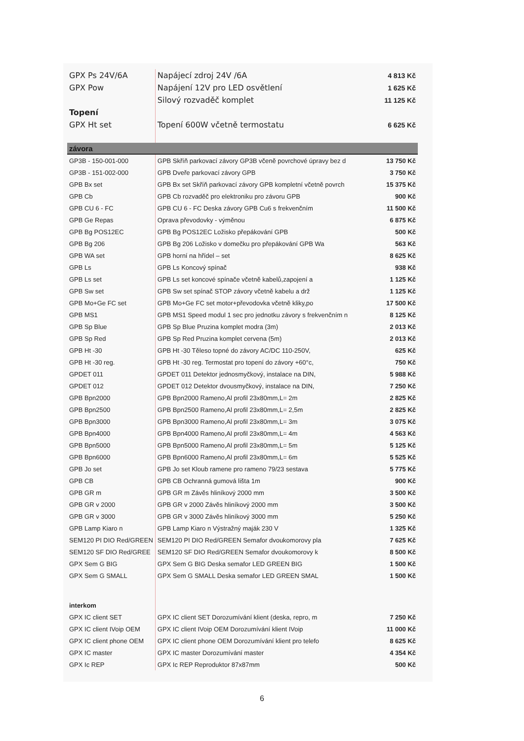| GPX Ps 24V/6A | Napájecí zdroj 24V /6A | 4 813 Kč |
| GPX Pow | Napájení 12V pro LED osvětlení | 1 625 Kč |
| | Silový rozvaděč komplet | 11 125 Kč |
| Topení | | |
| GPX Ht set | Topení 600W včetně termostatu | 6 625 Kč |
| závora | | |
| GP3B - 150-001-000 | GPB Skříň parkovací závory GP3B včeně povrchové úpravy bez d | 13 750 Kč |
| GP3B - 151-002-000 | GPB Dveře parkovací závory GPB | 3 750 Kč |
| GPB Bx set | GPB Bx set Skříň parkovací závory GPB kompletní včetně povrch | 15 375 Kč |
| GPB Cb | GPB Cb rozvaděč pro elektroniku pro závoru GPB | 900 Kč |
| GPB CU 6 - FC | GPB CU 6 - FC Deska závory GPB Cu6 s frekvenčním | 11 500 Kč |
| GPB Ge Repas | Oprava převodovky - výměnou | 6 875 Kč |
| GPB Bg POS12EC | GPB Bg POS12EC Ložisko přepákování GPB | 500 Kč |
| GPB Bg 206 | GPB Bg 206 Ložisko v domečku pro přepákování GPB Wa | 563 Kč |
| GPB WA set | GPB horní na hřídel – set | 8 625 Kč |
| GPB Ls | GPB Ls Koncový spínač | 938 Kč |
| GPB Ls set | GPB Ls set koncové spínače včetně kabelů,zapojení a | 1 125 Kč |
| GPB Sw set | GPB Sw set spínač STOP závory včetně kabelu a drž | 1 125 Kč |
| GPB Mo+Ge FC set | GPB Mo+Ge FC set motor+převodovka včetně kliky,po | 17 500 Kč |
| GPB MS1 | GPB MS1 Speed modul 1 sec pro jednotku závory s frekvenčním n | 8 125 Kč |
| GPB Sp Blue | GPB Sp Blue Pruzina komplet modra (3m) | 2 013 Kč |
| GPB Sp Red | GPB Sp Red Pruzina komplet cervena (5m) | 2 013 Kč |
| GPB Ht -30 | GPB Ht -30 Těleso topné do závory AC/DC 110-250V, | 625 Kč |
| GPB Ht -30 reg. | GPB Ht -30 reg. Termostat pro topení do závory +60°c, | 750 Kč |
| GPDET 011 | GPDET 011 Detektor jednosmyčkový, instalace na DIN, | 5 988 Kč |
| GPDET 012 | GPDET 012 Detektor dvousmyčkový, instalace na DIN, | 7 250 Kč |
| GPB Bpn2000 | GPB Bpn2000 Rameno,Al profil 23x80mm,L= 2m | 2 825 Kč |
| GPB Bpn2500 | GPB Bpn2500 Rameno,Al profil 23x80mm,L= 2,5m | 2 825 Kč |
| GPB Bpn3000 | GPB Bpn3000 Rameno,Al profil 23x80mm,L= 3m | 3 075 Kč |
| GPB Bpn4000 | GPB Bpn4000 Rameno,Al profil 23x80mm,L= 4m | 4 563 Kč |
| GPB Bpn5000 | GPB Bpn5000 Rameno,Al profil 23x80mm,L= 5m | 5 125 Kč |
| GPB Bpn6000 | GPB Bpn6000 Rameno,Al profil 23x80mm,L= 6m | 5 525 Kč |
| GPB Jo set | GPB Jo set Kloub ramene pro rameno 79/23 sestava | 5 775 Kč |
| GPB CB | GPB CB Ochranná gumová lišta 1m | 900 Kč |
| GPB GR m | GPB GR m Závěs hliníkový 2000 mm | 3 500 Kč |
| GPB GR v 2000 | GPB GR v 2000 Závěs hliníkový 2000 mm | 3 500 Kč |
| GPB GR v 3000 | GPB GR v 3000 Závěs hliníkový 3000 mm | 5 250 Kč |
| GPB Lamp Kiaro n | GPB Lamp Kiaro n Výstražný maják 230 V | 1 325 Kč |
| SEM120 PI DIO Red/GREEN | SEM120 PI DIO Red/GREEN Semafor dvoukomorovy pla | 7 625 Kč |
| SEM120 SF DIO Red/GREE | SEM120 SF DIO Red/GREEN Semafor dvoukomorovy k | 8 500 Kč |
| GPX Sem G BIG | GPX Sem G BIG Deska semafor LED GREEN BIG | 1 500 Kč |
| GPX Sem G SMALL | GPX Sem G SMALL Deska semafor LED GREEN SMAL | 1 500 Kč |
| interkom | | |
| GPX IC client SET | GPX IC client SET Dorozumívání klient (deska, repro, m | 7 250 Kč |
| GPX IC client IVoip OEM | GPX IC client IVoip OEM Dorozumívání klient IVoip | 11 000 Kč |
| GPX IC client phone OEM | GPX IC client phone OEM Dorozumívání klient pro telefo | 8 625 Kč |
| GPX IC master | GPX IC master Dorozumívání master | 4 354 Kč |
| GPX Ic REP | GPX Ic REP Reproduktor 87x87mm | 500 Kč |
6